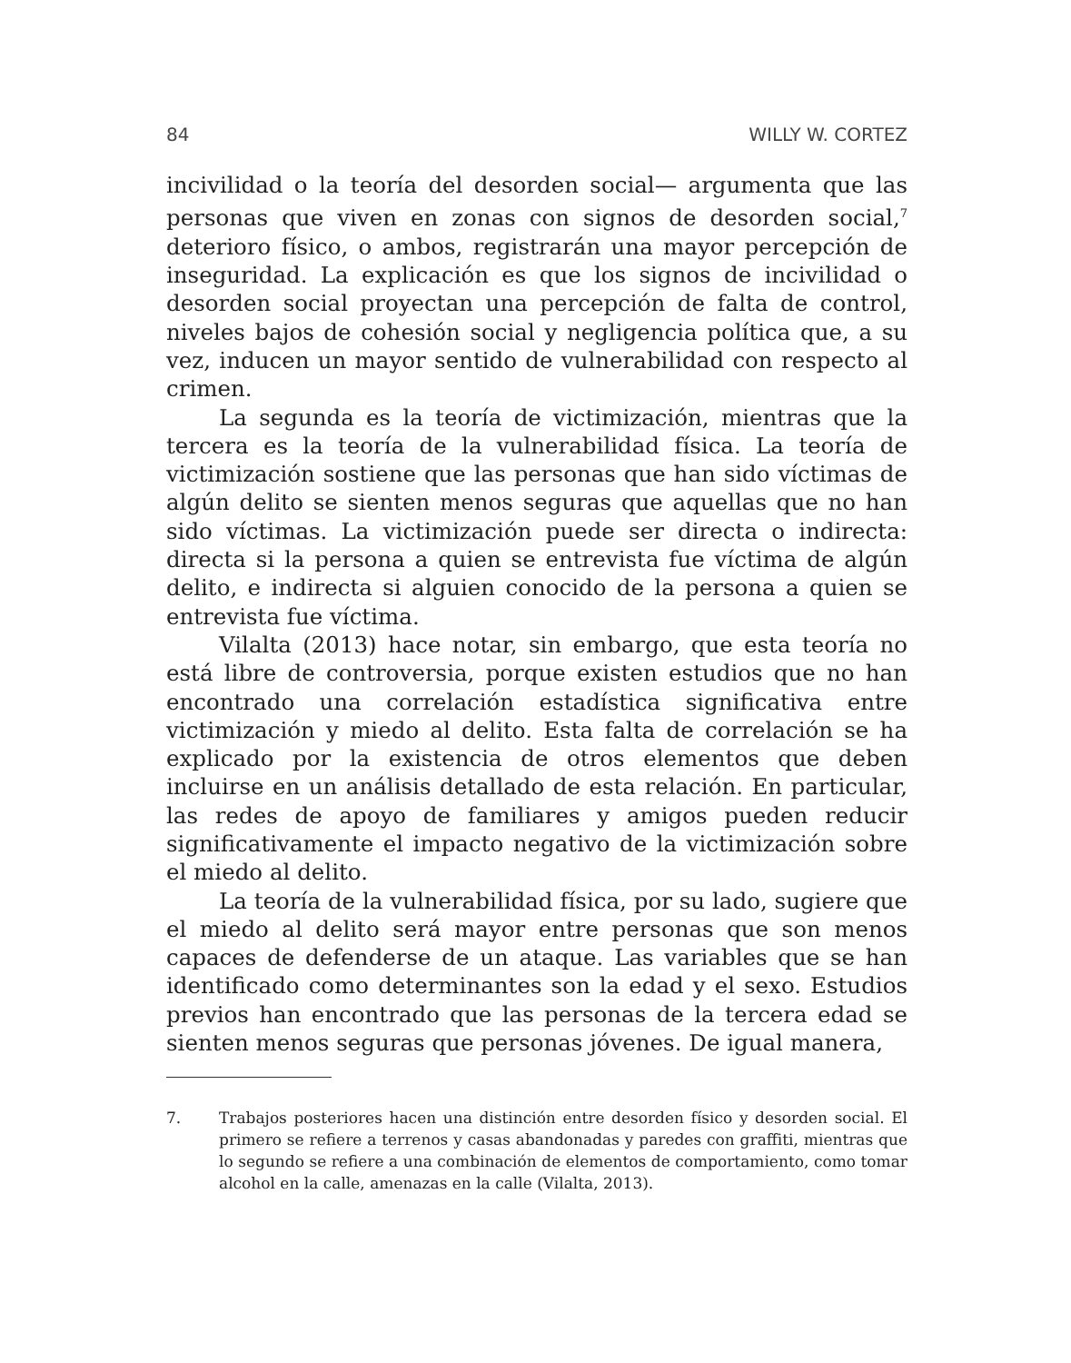84 WILLY W. CORTEZ
incivilidad o la teoría del desorden social— argumenta que las personas que viven en zonas con signos de desorden social,<sup>7</sup> deterioro físico, o ambos, registrarán una mayor percepción de inseguridad. La explicación es que los signos de incivilidad o desorden social proyectan una percepción de falta de control, niveles bajos de cohesión social y negligencia política que, a su vez, inducen un mayor sentido de vulnerabilidad con respecto al crimen.
La segunda es la teoría de victimización, mientras que la tercera es la teoría de la vulnerabilidad física. La teoría de victimización sostiene que las personas que han sido víctimas de algún delito se sienten menos seguras que aquellas que no han sido víctimas. La victimización puede ser directa o indirecta: directa si la persona a quien se entrevista fue víctima de algún delito, e indirecta si alguien conocido de la persona a quien se entrevista fue víctima.
Vilalta (2013) hace notar, sin embargo, que esta teoría no está libre de controversia, porque existen estudios que no han encontrado una correlación estadística significativa entre victimización y miedo al delito. Esta falta de correlación se ha explicado por la existencia de otros elementos que deben incluirse en un análisis detallado de esta relación. En particular, las redes de apoyo de familiares y amigos pueden reducir significativamente el impacto negativo de la victimización sobre el miedo al delito.
La teoría de la vulnerabilidad física, por su lado, sugiere que el miedo al delito será mayor entre personas que son menos capaces de defenderse de un ataque. Las variables que se han identificado como determinantes son la edad y el sexo. Estudios previos han encontrado que las personas de la tercera edad se sienten menos seguras que personas jóvenes. De igual manera,
7. Trabajos posteriores hacen una distinción entre desorden físico y desorden social. El primero se refiere a terrenos y casas abandonadas y paredes con graffiti, mientras que lo segundo se refiere a una combinación de elementos de comportamiento, como tomar alcohol en la calle, amenazas en la calle (Vilalta, 2013).